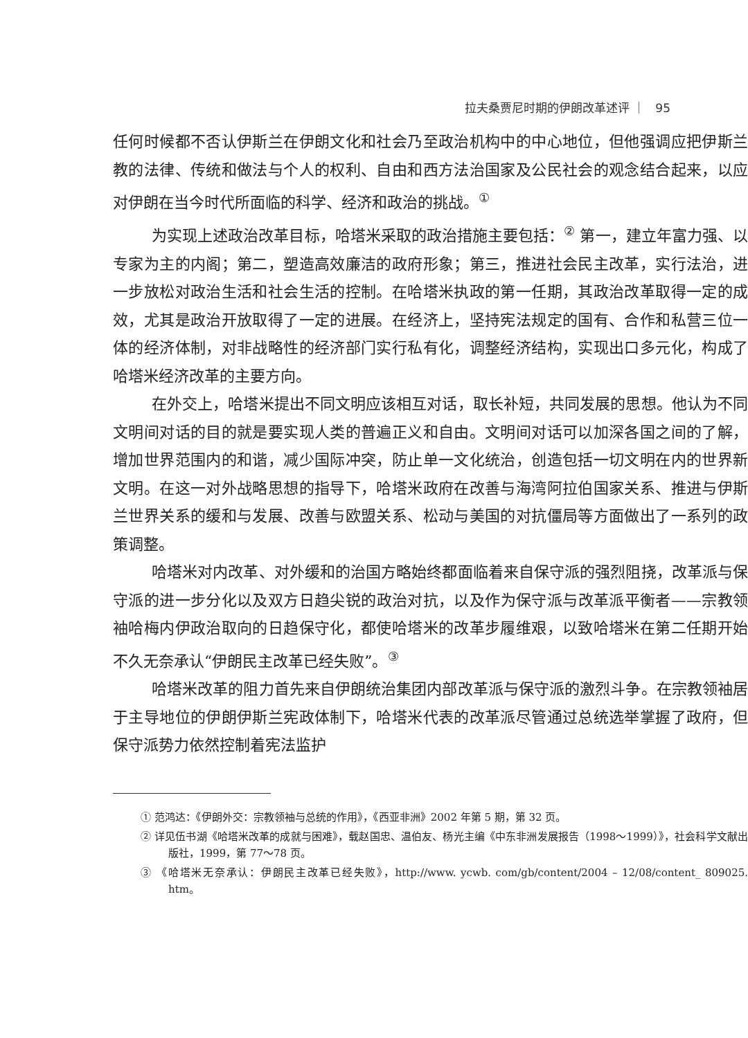拉夫桑贾尼时期的伊朗改革述评 ｜ 95
任何时候都不否认伊斯兰在伊朗文化和社会乃至政治机构中的中心地位，但他强调应把伊斯兰教的法律、传统和做法与个人的权利、自由和西方法治国家及公民社会的观念结合起来，以应对伊朗在当今时代所面临的科学、经济和政治的挑战。<sup>①</sup>
为实现上述政治改革目标，哈塔米采取的政治措施主要包括：<sup>②</sup> 第一，建立年富力强、以专家为主的内阁；第二，塑造高效廉洁的政府形象；第三，推进社会民主改革，实行法治，进一步放松对政治生活和社会生活的控制。在哈塔米执政的第一任期，其政治改革取得一定的成效，尤其是政治开放取得了一定的进展。在经济上，坚持宪法规定的国有、合作和私营三位一体的经济体制，对非战略性的经济部门实行私有化，调整经济结构，实现出口多元化，构成了哈塔米经济改革的主要方向。
在外交上，哈塔米提出不同文明应该相互对话，取长补短，共同发展的思想。他认为不同文明间对话的目的就是要实现人类的普遍正义和自由。文明间对话可以加深各国之间的了解，增加世界范围内的和谐，减少国际冲突，防止单一文化统治，创造包括一切文明在内的世界新文明。在这一对外战略思想的指导下，哈塔米政府在改善与海湾阿拉伯国家关系、推进与伊斯兰世界关系的缓和与发展、改善与欧盟关系、松动与美国的对抗僵局等方面做出了一系列的政策调整。
哈塔米对内改革、对外缓和的治国方略始终都面临着来自保守派的强烈阻挠，改革派与保守派的进一步分化以及双方日趋尖锐的政治对抗，以及作为保守派与改革派平衡者——宗教领袖哈梅内伊政治取向的日趋保守化，都使哈塔米的改革步履维艰，以致哈塔米在第二任期开始不久无奈承认“伊朗民主改革已经失败”。<sup>③</sup>
哈塔米改革的阻力首先来自伊朗统治集团内部改革派与保守派的激烈斗争。在宗教领袖居于主导地位的伊朗伊斯兰宪政体制下，哈塔米代表的改革派尽管通过总统选举掌握了政府，但保守派势力依然控制着宪法监护
① 范鸿达：《伊朗外交：宗教领袖与总统的作用》，《西亚非洲》2002 年第 5 期，第 32 页。
② 详见伍书湖《哈塔米改革的成就与困难》，载赵国忠、温伯友、杨光主编《中东非洲发展报告（1998～1999）》，社会科学文献出版社，1999，第 77～78 页。
③ 《哈塔米无奈承认：伊朗民主改革已经失败》，http://www. ycwb. com/gb/content/2004 – 12/08/content_ 809025. htm。